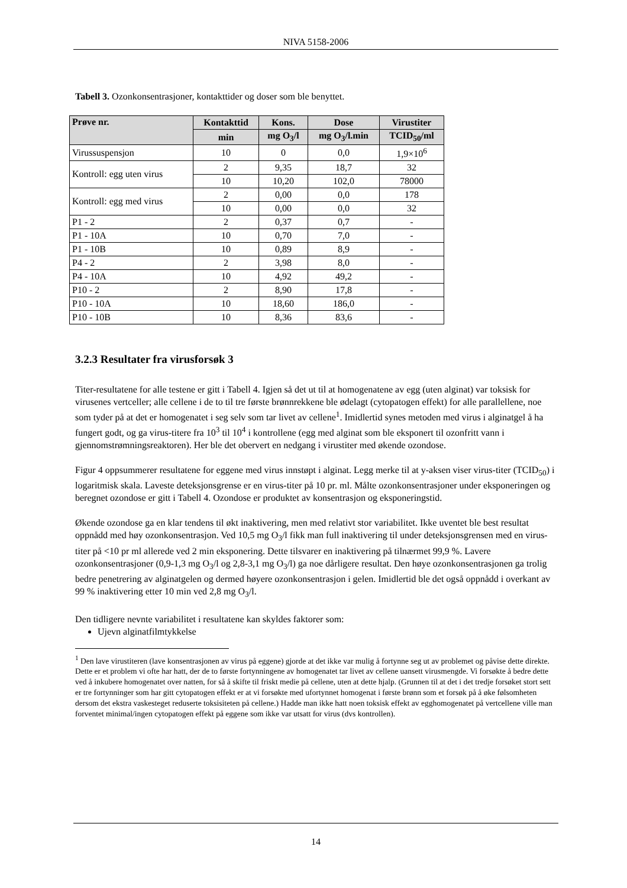NIVA 5158-2006
Tabell 3. Ozonkonsentrasjoner, kontakttider og doser som ble benyttet.
| Prøve nr. | Kontakttid | Kons. | Dose | Virustiter |
| --- | --- | --- | --- | --- |
| | min | mg O<sub>3</sub>/l | mg O<sub>3</sub>/l.min | TCID<sub>50</sub>/ml |
| Virussuspensjon | 10 | 0 | 0,0 | 1,9×10<sup>6</sup> |
| Kontroll: egg uten virus | 2 | 9,35 | 18,7 | 32 |
| | 10 | 10,20 | 102,0 | 78000 |
| Kontroll: egg med virus | 2 | 0,00 | 0,0 | 178 |
| | 10 | 0,00 | 0,0 | 32 |
| P1 - 2 | 2 | 0,37 | 0,7 | - |
| P1 - 10A | 10 | 0,70 | 7,0 | - |
| P1 - 10B | 10 | 0,89 | 8,9 | - |
| P4 - 2 | 2 | 3,98 | 8,0 | - |
| P4 - 10A | 10 | 4,92 | 49,2 | - |
| P10 - 2 | 2 | 8,90 | 17,8 | - |
| P10 - 10A | 10 | 18,60 | 186,0 | - |
| P10 - 10B | 10 | 8,36 | 83,6 | - |
3.2.3 Resultater fra virusforsøk 3
Titer-resultatene for alle testene er gitt i Tabell 4. Igjen så det ut til at homogenatene av egg (uten alginat) var toksisk for virusenes vertceller; alle cellene i de to til tre første brønnrekkene ble ødelagt (cytopatogen effekt) for alle parallellene, noe som tyder på at det er homogenatet i seg selv som tar livet av cellene<sup>1</sup>. Imidlertid synes metoden med virus i alginatgel å ha fungert godt, og ga virus-titere fra 10<sup>3</sup> til 10<sup>4</sup> i kontrollene (egg med alginat som ble eksponert til ozonfritt vann i gjennomstrømningsreaktoren). Her ble det obervert en nedgang i virustiter med økende ozondose.
Figur 4 oppsummerer resultatene for eggene med virus innstøpt i alginat. Legg merke til at y-aksen viser virus-titer (TCID<sub>50</sub>) i logaritmisk skala. Laveste deteksjonsgrense er en virus-titer på 10 pr. ml. Målte ozonkonsentrasjoner under eksponeringen og beregnet ozondose er gitt i Tabell 4. Ozondose er produktet av konsentrasjon og eksponeringstid.
Økende ozondose ga en klar tendens til økt inaktivering, men med relativt stor variabilitet. Ikke uventet ble best resultat oppnådd med høy ozonkonsentrasjon. Ved 10,5 mg O<sub>3</sub>/l fikk man full inaktivering til under deteksjonsgrensen med en virus-titer på <10 pr ml allerede ved 2 min eksponering. Dette tilsvarer en inaktivering på tilnærmet 99,9 %. Lavere ozonkonsentrasjoner (0,9-1,3 mg O<sub>3</sub>/l og 2,8-3,1 mg O<sub>3</sub>/l) ga noe dårligere resultat. Den høye ozonkonsentrasjonen ga trolig bedre penetrering av alginatgelen og dermed høyere ozonkonsentrasjon i gelen. Imidlertid ble det også oppnådd i overkant av 99 % inaktivering etter 10 min ved 2,8 mg O<sub>3</sub>/l.
Den tidligere nevnte variabilitet i resultatene kan skyldes faktorer som:
Ujevn alginatfilmtykkelse
<sup>1</sup> Den lave virustiteren (lave konsentrasjonen av virus på eggene) gjorde at det ikke var mulig å fortynne seg ut av problemet og påvise dette direkte. Dette er et problem vi ofte har hatt, der de to første fortynningene av homogenatet tar livet av cellene uansett virusmengde. Vi forsøkte å bedre dette ved å inkubere homogenatet over natten, for så å skifte til friskt medie på cellene, uten at dette hjalp. (Grunnen til at det i det tredje forsøket stort sett er tre fortynninger som har gitt cytopatogen effekt er at vi forsøkte med ufortynnet homogenat i første brønn som et forsøk på å øke følsomheten dersom det ekstra vaskesteget reduserte toksisiteten på cellene.) Hadde man ikke hatt noen toksisk effekt av egghomogenatet på vertcellene ville man forventet minimal/ingen cytopatogen effekt på eggene som ikke var utsatt for virus (dvs kontrollen).
14